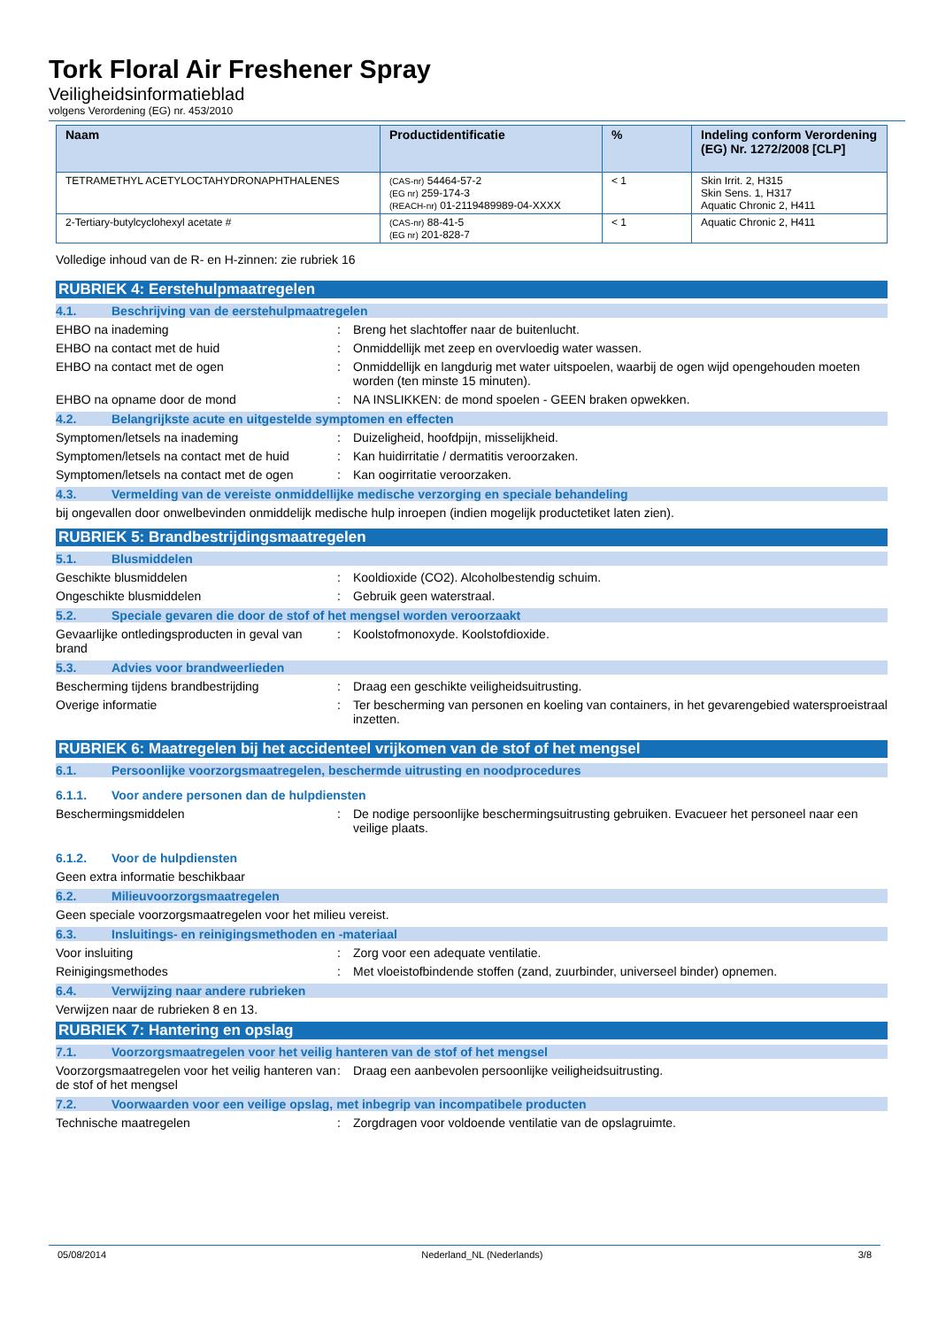Tork Floral Air Freshener Spray
Veiligheidsinformatieblad
volgens Verordening (EG) nr. 453/2010
| Naam | Productidentificatie | % | Indeling conform Verordening (EG) Nr. 1272/2008 [CLP] |
| --- | --- | --- | --- |
| TETRAMETHYL ACETYLOCTAHYDRONAPHTHALENES | (CAS-nr) 54464-57-2 (EG nr) 259-174-3 (REACH-nr) 01-2119489989-04-XXXX | < 1 | Skin Irrit. 2, H315 Skin Sens. 1, H317 Aquatic Chronic 2, H411 |
| 2-Tertiary-butylcyclohexyl acetate # | (CAS-nr) 88-41-5 (EG nr) 201-828-7 | < 1 | Aquatic Chronic 2, H411 |
Volledige inhoud van de R- en H-zinnen: zie rubriek 16
RUBRIEK 4: Eerstehulpmaatregelen
4.1. Beschrijving van de eerstehulpmaatregelen
EHBO na inademing : Breng het slachtoffer naar de buitenlucht.
EHBO na contact met de huid : Onmiddellijk met zeep en overvloedig water wassen.
EHBO na contact met de ogen : Onmiddellijk en langdurig met water uitspoelen, waarbij de ogen wijd opengehouden moeten worden (ten minste 15 minuten).
EHBO na opname door de mond : NA INSLIKKEN: de mond spoelen - GEEN braken opwekken.
4.2. Belangrijkste acute en uitgestelde symptomen en effecten
Symptomen/letsels na inademing : Duizeligheid, hoofdpijn, misselijkheid.
Symptomen/letsels na contact met de huid
: Kan huidirritatie / dermatitis veroorzaken.
Symptomen/letsels na contact met de ogen
: Kan oogirritatie veroorzaken.
4.3. Vermelding van de vereiste onmiddellijke medische verzorging en speciale behandeling
bij ongevallen door onwelbevinden onmiddelijk medische hulp inroepen (indien mogelijk productetiket laten zien).
RUBRIEK 5: Brandbestrijdingsmaatregelen
5.1. Blusmiddelen
Geschikte blusmiddelen : Kooldioxide (CO2). Alcoholbestendig schuim.
Ongeschikte blusmiddelen : Gebruik geen waterstraal.
5.2. Speciale gevaren die door de stof of het mengsel worden veroorzaakt
Gevaarlijke ontledingsproducten in geval van brand
: Koolstofmonoxyde. Koolstofdioxide.
5.3. Advies voor brandweerlieden
Bescherming tijdens brandbestrijding : Draag een geschikte veiligheidsuitrusting.
Overige informatie : Ter bescherming van personen en koeling van containers, in het gevarengebied watersproeistraal inzetten.
RUBRIEK 6: Maatregelen bij het accidenteel vrijkomen van de stof of het mengsel
6.1. Persoonlijke voorzorgsmaatregelen, beschermde uitrusting en noodprocedures
6.1.1. Voor andere personen dan de hulpdiensten
Beschermingsmiddelen : De nodige persoonlijke beschermingsuitrusting gebruiken. Evacueer het personeel naar een veilige plaats.
6.1.2. Voor de hulpdiensten
Geen extra informatie beschikbaar
6.2. Milieuvoorzorgsmaatregelen
Geen speciale voorzorgsmaatregelen voor het milieu vereist.
6.3. Insluitings- en reinigingsmethoden en -materiaal
Voor insluiting : Zorg voor een adequate ventilatie.
Reinigingsmethodes : Met vloeistofbindende stoffen (zand, zuurbinder, universeel binder) opnemen.
6.4. Verwijzing naar andere rubrieken
Verwijzen naar de rubrieken 8 en 13.
RUBRIEK 7: Hantering en opslag
7.1. Voorzorgsmaatregelen voor het veilig hanteren van de stof of het mengsel
Voorzorgsmaatregelen voor het veilig hanteren van de stof of het mengsel
: Draag een aanbevolen persoonlijke veiligheidsuitrusting.
7.2. Voorwaarden voor een veilige opslag, met inbegrip van incompatibele producten
Technische maatregelen : Zorgdragen voor voldoende ventilatie van de opslagruimte.
05/08/2014 Nederland_NL (Nederlands) 3/8